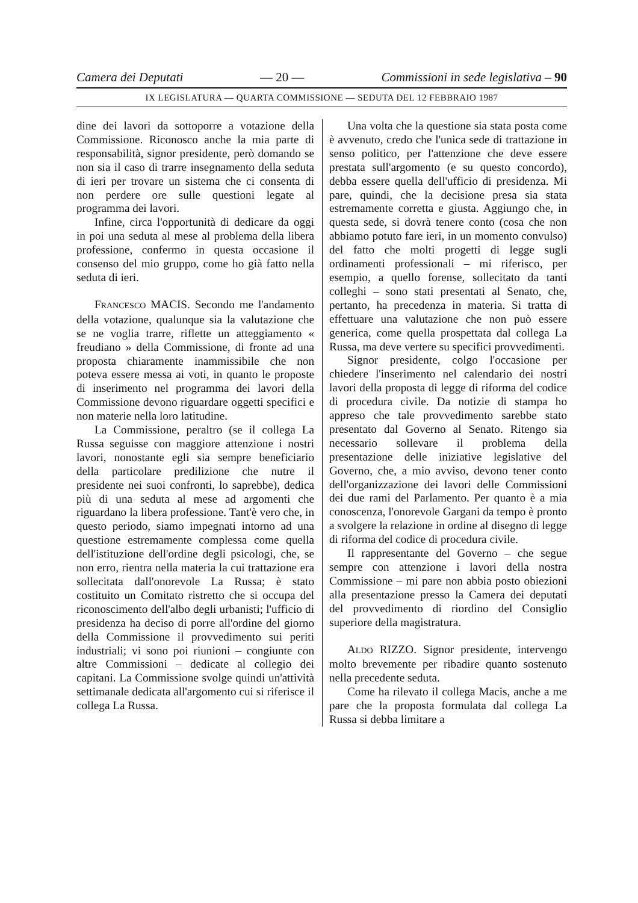Camera dei Deputati — 20 — Commissioni in sede legislativa – 90
IX LEGISLATURA — QUARTA COMMISSIONE — SEDUTA DEL 12 FEBBRAIO 1987
dine dei lavori da sottoporre a votazione della Commissione. Riconosco anche la mia parte di responsabilità, signor presidente, però domando se non sia il caso di trarre insegnamento della seduta di ieri per trovare un sistema che ci consenta di non perdere ore sulle questioni legate al programma dei lavori.
Infine, circa l'opportunità di dedicare da oggi in poi una seduta al mese al problema della libera professione, confermo in questa occasione il consenso del mio gruppo, come ho già fatto nella seduta di ieri.
FRANCESCO MACIS. Secondo me l'andamento della votazione, qualunque sia la valutazione che se ne voglia trarre, riflette un atteggiamento « freudiano » della Commissione, di fronte ad una proposta chiaramente inammissibile che non poteva essere messa ai voti, in quanto le proposte di inserimento nel programma dei lavori della Commissione devono riguardare oggetti specifici e non materie nella loro latitudine.
La Commissione, peraltro (se il collega La Russa seguisse con maggiore attenzione i nostri lavori, nonostante egli sia sempre beneficiario della particolare predilizione che nutre il presidente nei suoi confronti, lo saprebbe), dedica più di una seduta al mese ad argomenti che riguardano la libera professione. Tant'è vero che, in questo periodo, siamo impegnati intorno ad una questione estremamente complessa come quella dell'istituzione dell'ordine degli psicologi, che, se non erro, rientra nella materia la cui trattazione era sollecitata dall'onorevole La Russa; è stato costituito un Comitato ristretto che si occupa del riconoscimento dell'albo degli urbanisti; l'ufficio di presidenza ha deciso di porre all'ordine del giorno della Commissione il provvedimento sui periti industriali; vi sono poi riunioni – congiunte con altre Commissioni – dedicate al collegio dei capitani. La Commissione svolge quindi un'attività settimanale dedicata all'argomento cui si riferisce il collega La Russa.
Una volta che la questione sia stata posta come è avvenuto, credo che l'unica sede di trattazione in senso politico, per l'attenzione che deve essere prestata sull'argomento (e su questo concordo), debba essere quella dell'ufficio di presidenza. Mi pare, quindi, che la decisione presa sia stata estremamente corretta e giusta. Aggiungo che, in questa sede, si dovrà tenere conto (cosa che non abbiamo potuto fare ieri, in un momento convulso) del fatto che molti progetti di legge sugli ordinamenti professionali – mi riferisco, per esempio, a quello forense, sollecitato da tanti colleghi – sono stati presentati al Senato, che, pertanto, ha precedenza in materia. Si tratta di effettuare una valutazione che non può essere generica, come quella prospettata dal collega La Russa, ma deve vertere su specifici provvedimenti.
Signor presidente, colgo l'occasione per chiedere l'inserimento nel calendario dei nostri lavori della proposta di legge di riforma del codice di procedura civile. Da notizie di stampa ho appreso che tale provvedimento sarebbe stato presentato dal Governo al Senato. Ritengo sia necessario sollevare il problema della presentazione delle iniziative legislative del Governo, che, a mio avviso, devono tener conto dell'organizzazione dei lavori delle Commissioni dei due rami del Parlamento. Per quanto è a mia conoscenza, l'onorevole Gargani da tempo è pronto a svolgere la relazione in ordine al disegno di legge di riforma del codice di procedura civile.
Il rappresentante del Governo – che segue sempre con attenzione i lavori della nostra Commissione – mi pare non abbia posto obiezioni alla presentazione presso la Camera dei deputati del provvedimento di riordino del Consiglio superiore della magistratura.
ALDO RIZZO. Signor presidente, intervengo molto brevemente per ribadire quanto sostenuto nella precedente seduta.
Come ha rilevato il collega Macis, anche a me pare che la proposta formulata dal collega La Russa si debba limitare a